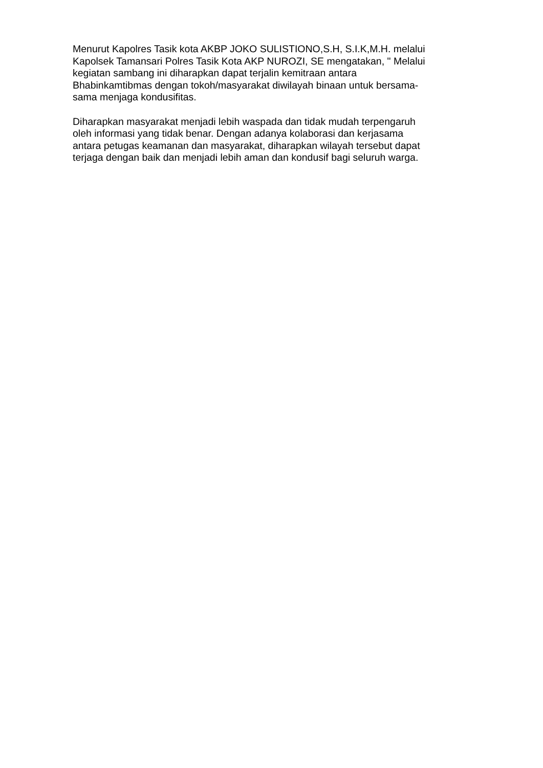Menurut Kapolres Tasik kota AKBP JOKO SULISTIONO,S.H, S.I.K,M.H. melalui
Kapolsek Tamansari Polres Tasik Kota AKP NUROZI, SE mengatakan, " Melalui
kegiatan sambang ini diharapkan dapat terjalin kemitraan antara
Bhabinkamtibmas dengan tokoh/masyarakat diwilayah binaan untuk bersama-
sama menjaga kondusifitas.
Diharapkan masyarakat menjadi lebih waspada dan tidak mudah terpengaruh
oleh informasi yang tidak benar. Dengan adanya kolaborasi dan kerjasama
antara petugas keamanan dan masyarakat, diharapkan wilayah tersebut dapat
terjaga dengan baik dan menjadi lebih aman dan kondusif bagi seluruh warga.